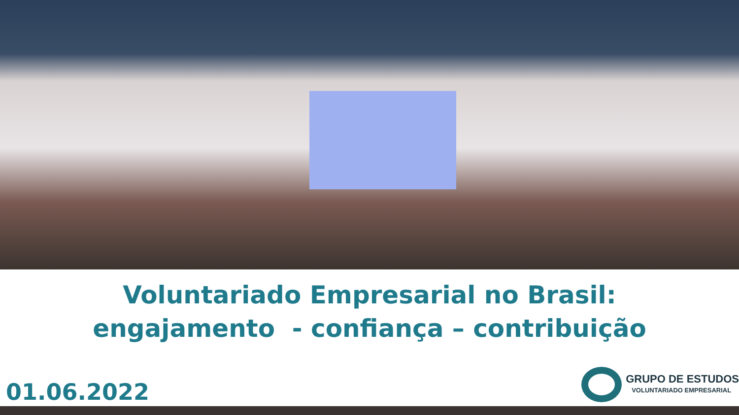Voluntariado Empresarial no Brasil:
engajamento - confiança – contribuição
01.06.2022
GRUPO DE ESTUDOS
VOLUNTARIADO EMPRESARIAL